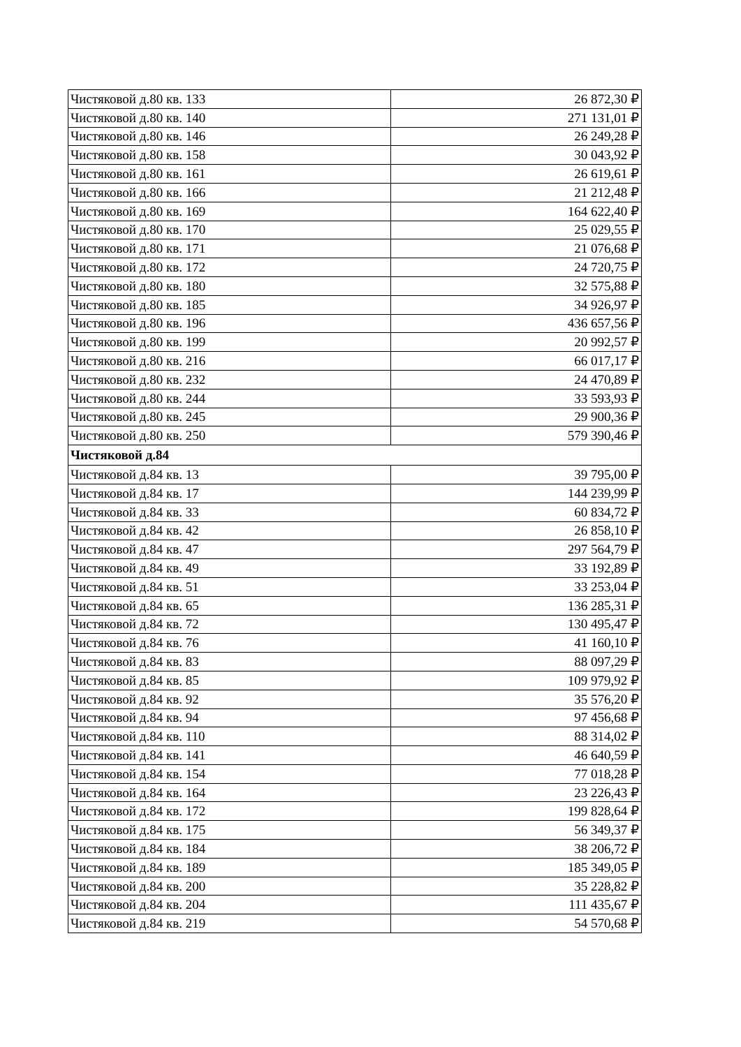| Чистяковой д.80 кв. 133 | 26 872,30 ₽ |
| Чистяковой д.80 кв. 140 | 271 131,01 ₽ |
| Чистяковой д.80 кв. 146 | 26 249,28 ₽ |
| Чистяковой д.80 кв. 158 | 30 043,92 ₽ |
| Чистяковой д.80 кв. 161 | 26 619,61 ₽ |
| Чистяковой д.80 кв. 166 | 21 212,48 ₽ |
| Чистяковой д.80 кв. 169 | 164 622,40 ₽ |
| Чистяковой д.80 кв. 170 | 25 029,55 ₽ |
| Чистяковой д.80 кв. 171 | 21 076,68 ₽ |
| Чистяковой д.80 кв. 172 | 24 720,75 ₽ |
| Чистяковой д.80 кв. 180 | 32 575,88 ₽ |
| Чистяковой д.80 кв. 185 | 34 926,97 ₽ |
| Чистяковой д.80 кв. 196 | 436 657,56 ₽ |
| Чистяковой д.80 кв. 199 | 20 992,57 ₽ |
| Чистяковой д.80 кв. 216 | 66 017,17 ₽ |
| Чистяковой д.80 кв. 232 | 24 470,89 ₽ |
| Чистяковой д.80 кв. 244 | 33 593,93 ₽ |
| Чистяковой д.80 кв. 245 | 29 900,36 ₽ |
| Чистяковой д.80 кв. 250 | 579 390,46 ₽ |
| Чистяковой д.84 | |
| Чистяковой д.84 кв. 13 | 39 795,00 ₽ |
| Чистяковой д.84 кв. 17 | 144 239,99 ₽ |
| Чистяковой д.84 кв. 33 | 60 834,72 ₽ |
| Чистяковой д.84 кв. 42 | 26 858,10 ₽ |
| Чистяковой д.84 кв. 47 | 297 564,79 ₽ |
| Чистяковой д.84 кв. 49 | 33 192,89 ₽ |
| Чистяковой д.84 кв. 51 | 33 253,04 ₽ |
| Чистяковой д.84 кв. 65 | 136 285,31 ₽ |
| Чистяковой д.84 кв. 72 | 130 495,47 ₽ |
| Чистяковой д.84 кв. 76 | 41 160,10 ₽ |
| Чистяковой д.84 кв. 83 | 88 097,29 ₽ |
| Чистяковой д.84 кв. 85 | 109 979,92 ₽ |
| Чистяковой д.84 кв. 92 | 35 576,20 ₽ |
| Чистяковой д.84 кв. 94 | 97 456,68 ₽ |
| Чистяковой д.84 кв. 110 | 88 314,02 ₽ |
| Чистяковой д.84 кв. 141 | 46 640,59 ₽ |
| Чистяковой д.84 кв. 154 | 77 018,28 ₽ |
| Чистяковой д.84 кв. 164 | 23 226,43 ₽ |
| Чистяковой д.84 кв. 172 | 199 828,64 ₽ |
| Чистяковой д.84 кв. 175 | 56 349,37 ₽ |
| Чистяковой д.84 кв. 184 | 38 206,72 ₽ |
| Чистяковой д.84 кв. 189 | 185 349,05 ₽ |
| Чистяковой д.84 кв. 200 | 35 228,82 ₽ |
| Чистяковой д.84 кв. 204 | 111 435,67 ₽ |
| Чистяковой д.84 кв. 219 | 54 570,68 ₽ |